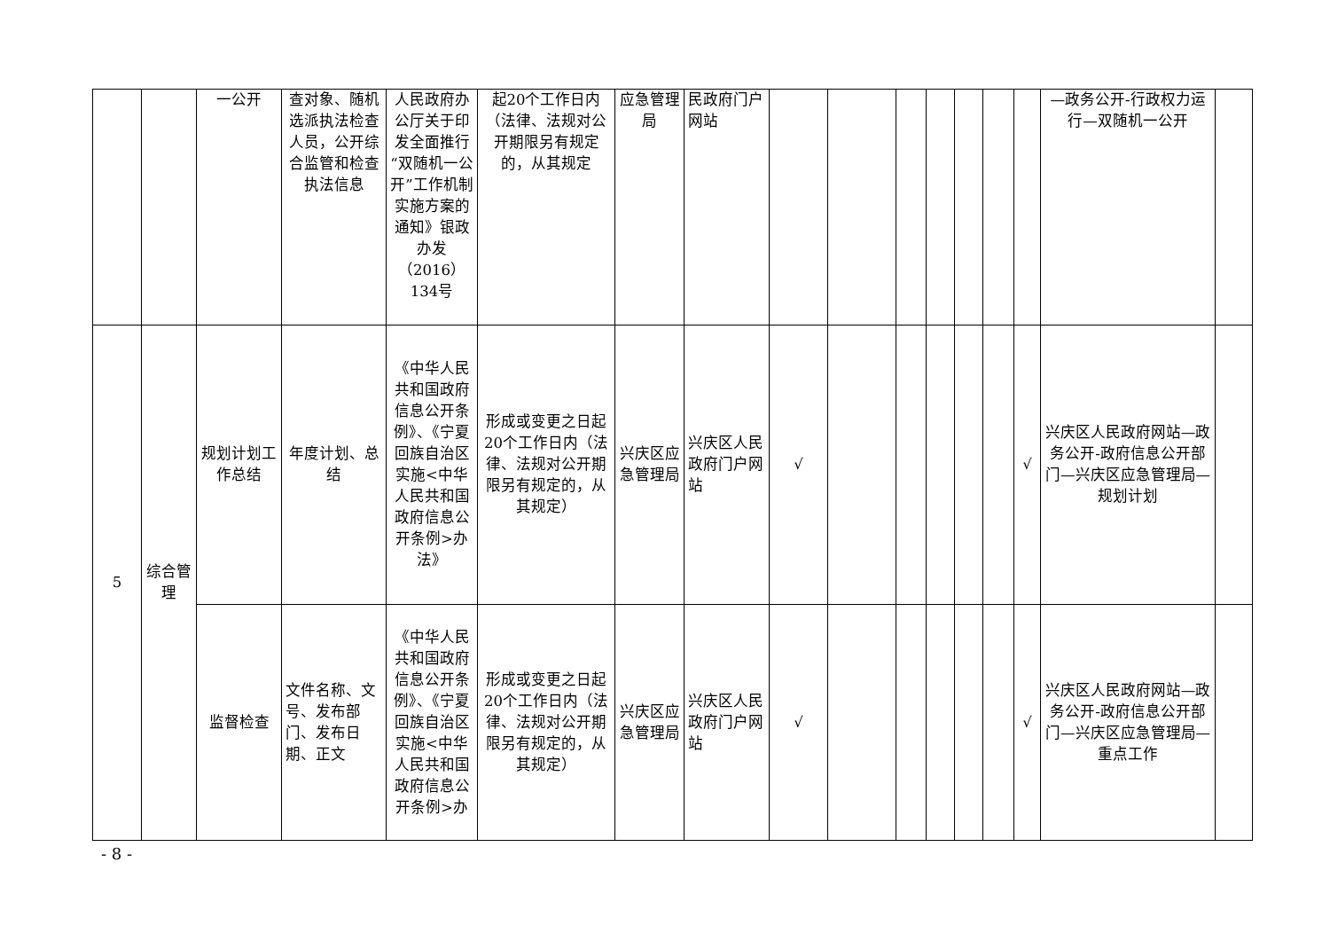| | | 一公开 | 查对象、随机选派执法检查人员，公开综合监管和检查执法信息 | 人民政府办公厅关于印发全面推行“双随机一公开”工作机制实施方案的通知》银政办发（2016）134号 | 起20个工作日内（法律、法规对公开期限另有规定的，从其规定 | 应急管理局 | 民政府门户网站 | | | | | | | | —政务公开-行政权力运行—双随机一公开 | |
| 5 | 综合管理 | 规划计划工作总结 | 年度计划、总结 | 《中华人民共和国政府信息公开条例》、《宁夏回族自治区实施<中华人民共和国政府信息公开条例>办法》 | 形成或变更之日起20个工作日内（法律、法规对公开期限另有规定的，从其规定） | 兴庆区应急管理局 | 兴庆区人民政府门户网站 | √ | | | | | | √ | 兴庆区人民政府网站—政务公开-政府信息公开部门—兴庆区应急管理局—规划计划 | |
| | | 监督检查 | 文件名称、文号、发布部门、发布日期、正文 | 《中华人民共和国政府信息公开条例》、《宁夏回族自治区实施<中华人民共和国政府信息公开条例>办 | 形成或变更之日起20个工作日内（法律、法规对公开期限另有规定的，从其规定） | 兴庆区应急管理局 | 兴庆区人民政府门户网站 | √ | | | | | | √ | 兴庆区人民政府网站—政务公开-政府信息公开部门—兴庆区应急管理局—重点工作 | |
- 8 -